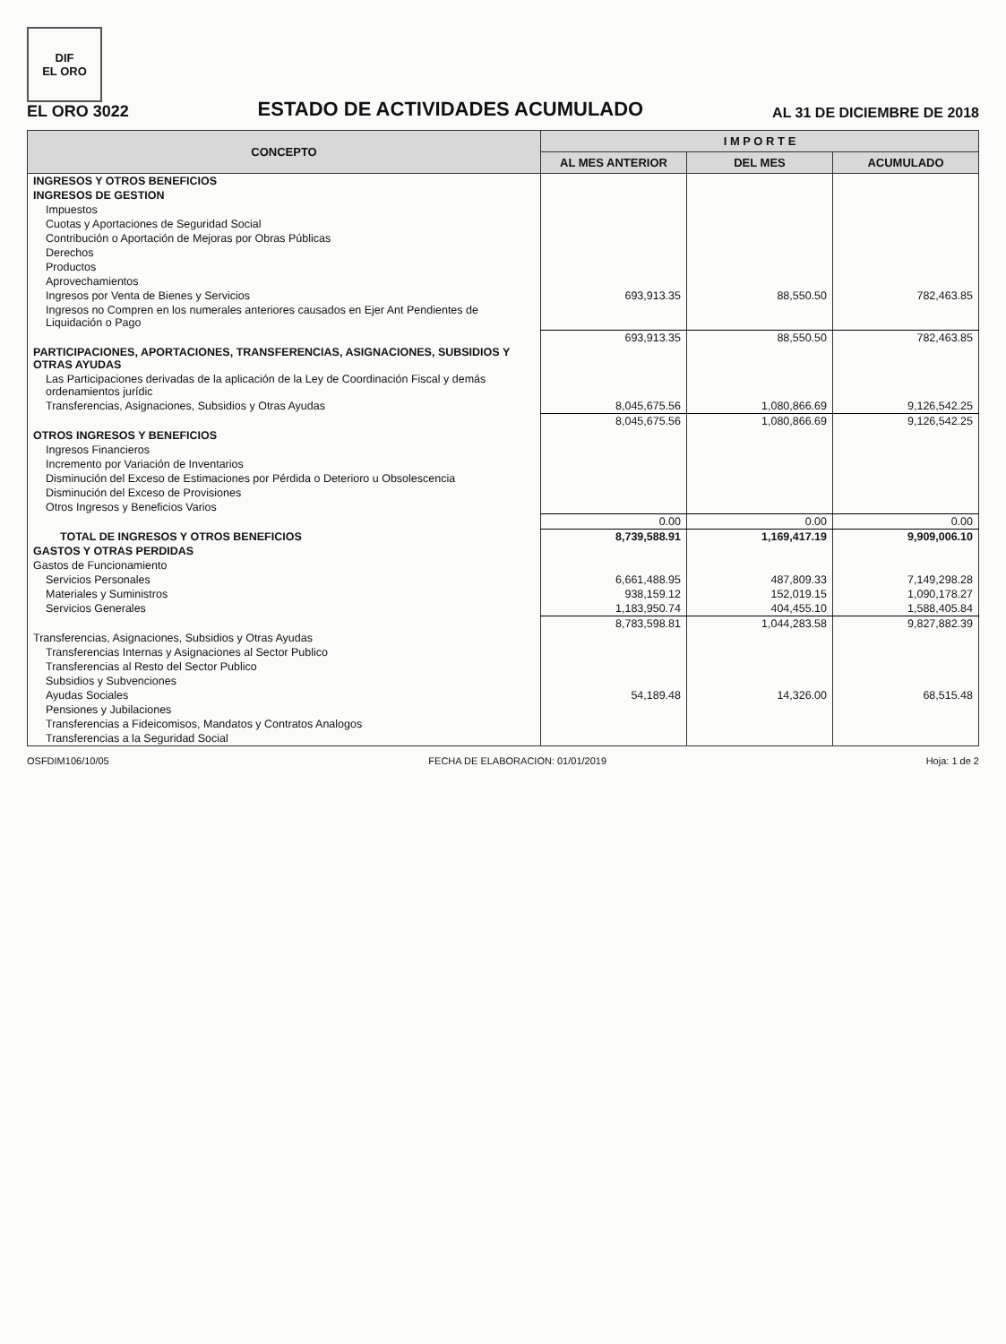DIF
EL ORO
EL ORO 3022
ESTADO DE ACTIVIDADES ACUMULADO
AL 31 DE DICIEMBRE DE 2018
| CONCEPTO | I M P O R T E | | |
| --- | --- | --- | --- |
| | AL MES ANTERIOR | DEL MES | ACUMULADO |
| INGRESOS Y OTROS BENEFICIOS | | | |
| INGRESOS DE GESTION | | | |
| Impuestos | | | |
| Cuotas y Aportaciones de Seguridad Social | | | |
| Contribución o Aportación de Mejoras por Obras Públicas | | | |
| Derechos | | | |
| Productos | | | |
| Aprovechamientos | | | |
| Ingresos por Venta de Bienes y Servicios | 693,913.35 | 88,550.50 | 782,463.85 |
| Ingresos no Compren en los numerales anteriores causados en Ejer Ant Pendientes de Liquidación o Pago | | | |
| | 693,913.35 | 88,550.50 | 782,463.85 |
| PARTICIPACIONES, APORTACIONES, TRANSFERENCIAS, ASIGNACIONES, SUBSIDIOS Y OTRAS AYUDAS | | | |
| Las Participaciones derivadas de la aplicación de la Ley de Coordinación Fiscal y demás ordenamientos jurídic | | | |
| Transferencias, Asignaciones, Subsidios y Otras Ayudas | 8,045,675.56 | 1,080,866.69 | 9,126,542.25 |
| | 8,045,675.56 | 1,080,866.69 | 9,126,542.25 |
| OTROS INGRESOS Y BENEFICIOS | | | |
| Ingresos Financieros | | | |
| Incremento por Variación de Inventarios | | | |
| Disminución del Exceso de Estimaciones por Pérdida o Deterioro u Obsolescencia | | | |
| Disminución del Exceso de Provisiones | | | |
| Otros Ingresos y Beneficios Varios | | | |
| | 0.00 | 0.00 | 0.00 |
| TOTAL DE INGRESOS Y OTROS BENEFICIOS | 8,739,588.91 | 1,169,417.19 | 9,909,006.10 |
| GASTOS Y OTRAS PERDIDAS | | | |
| Gastos de Funcionamiento | | | |
| Servicios Personales | 6,661,488.95 | 487,809.33 | 7,149,298.28 |
| Materiales y Suministros | 938,159.12 | 152,019.15 | 1,090,178.27 |
| Servicios Generales | 1,183,950.74 | 404,455.10 | 1,588,405.84 |
| | 8,783,598.81 | 1,044,283.58 | 9,827,882.39 |
| Transferencias, Asignaciones, Subsidios y Otras Ayudas | | | |
| Transferencias Internas y Asignaciones al Sector Publico | | | |
| Transferencias al Resto del Sector Publico | | | |
| Subsidios y Subvenciones | | | |
| Ayudas Sociales | 54,189.48 | 14,326.00 | 68,515.48 |
| Pensiones y Jubilaciones | | | |
| Transferencias a Fideicomisos, Mandatos y Contratos Analogos | | | |
| Transferencias a la Seguridad Social | | | |
OSFDIM106/10/05 FECHA DE ELABORACION: 01/01/2019 Hoja: 1 de 2